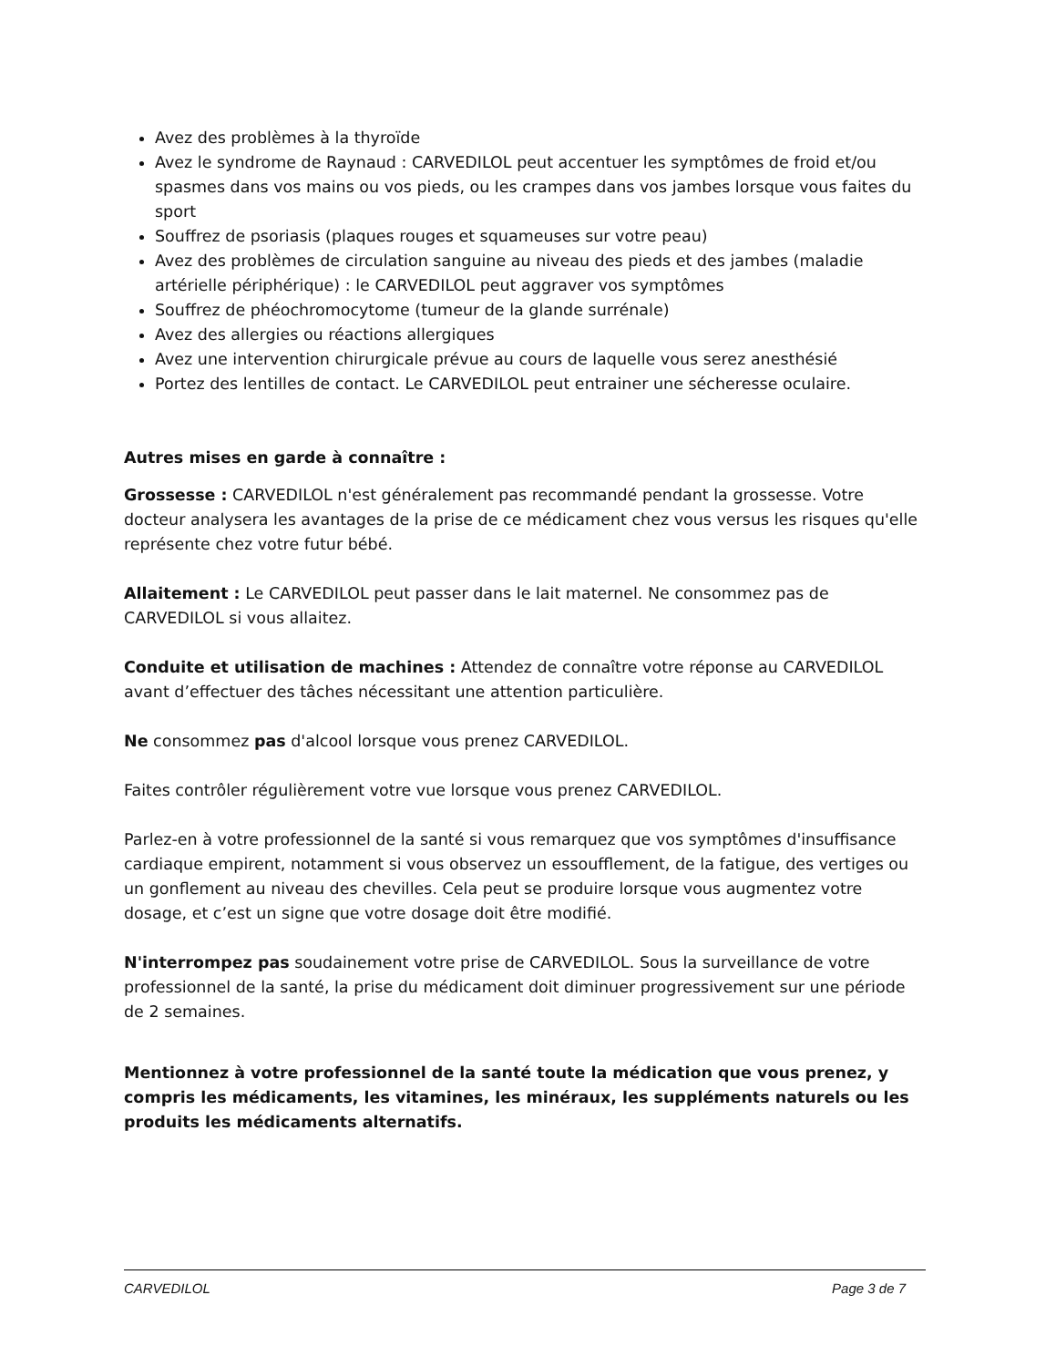Avez des problèmes à la thyroïde
Avez le syndrome de Raynaud : CARVEDILOL peut accentuer les symptômes de froid et/ou spasmes dans vos mains ou vos pieds, ou les crampes dans vos jambes lorsque vous faites du sport
Souffrez de psoriasis (plaques rouges et squameuses sur votre peau)
Avez des problèmes de circulation sanguine au niveau des pieds et des jambes (maladie artérielle périphérique) : le CARVEDILOL peut aggraver vos symptômes
Souffrez de phéochromocytome (tumeur de la glande surrénale)
Avez des allergies ou réactions allergiques
Avez une intervention chirurgicale prévue au cours de laquelle vous serez anesthésié
Portez des lentilles de contact. Le CARVEDILOL peut entrainer une sécheresse oculaire.
Autres mises en garde à connaître :
Grossesse : CARVEDILOL n'est généralement pas recommandé pendant la grossesse. Votre docteur analysera les avantages de la prise de ce médicament chez vous versus les risques qu'elle représente chez votre futur bébé.
Allaitement : Le CARVEDILOL peut passer dans le lait maternel. Ne consommez pas de CARVEDILOL si vous allaitez.
Conduite et utilisation de machines : Attendez de connaître votre réponse au CARVEDILOL avant d’effectuer des tâches nécessitant une attention particulière.
Ne consommez pas d'alcool lorsque vous prenez CARVEDILOL.
Faites contrôler régulièrement votre vue lorsque vous prenez CARVEDILOL.
Parlez-en à votre professionnel de la santé si vous remarquez que vos symptômes d'insuffisance cardiaque empirent, notamment si vous observez un essoufflement, de la fatigue, des vertiges ou un gonflement au niveau des chevilles. Cela peut se produire lorsque vous augmentez votre dosage, et c’est un signe que votre dosage doit être modifié.
N'interrompez pas soudainement votre prise de CARVEDILOL. Sous la surveillance de votre professionnel de la santé, la prise du médicament doit diminuer progressivement sur une période de 2 semaines.
Mentionnez à votre professionnel de la santé toute la médication que vous prenez, y compris les médicaments, les vitamines, les minéraux, les suppléments naturels ou les produits les médicaments alternatifs.
CARVEDILOL Page 3 de 7